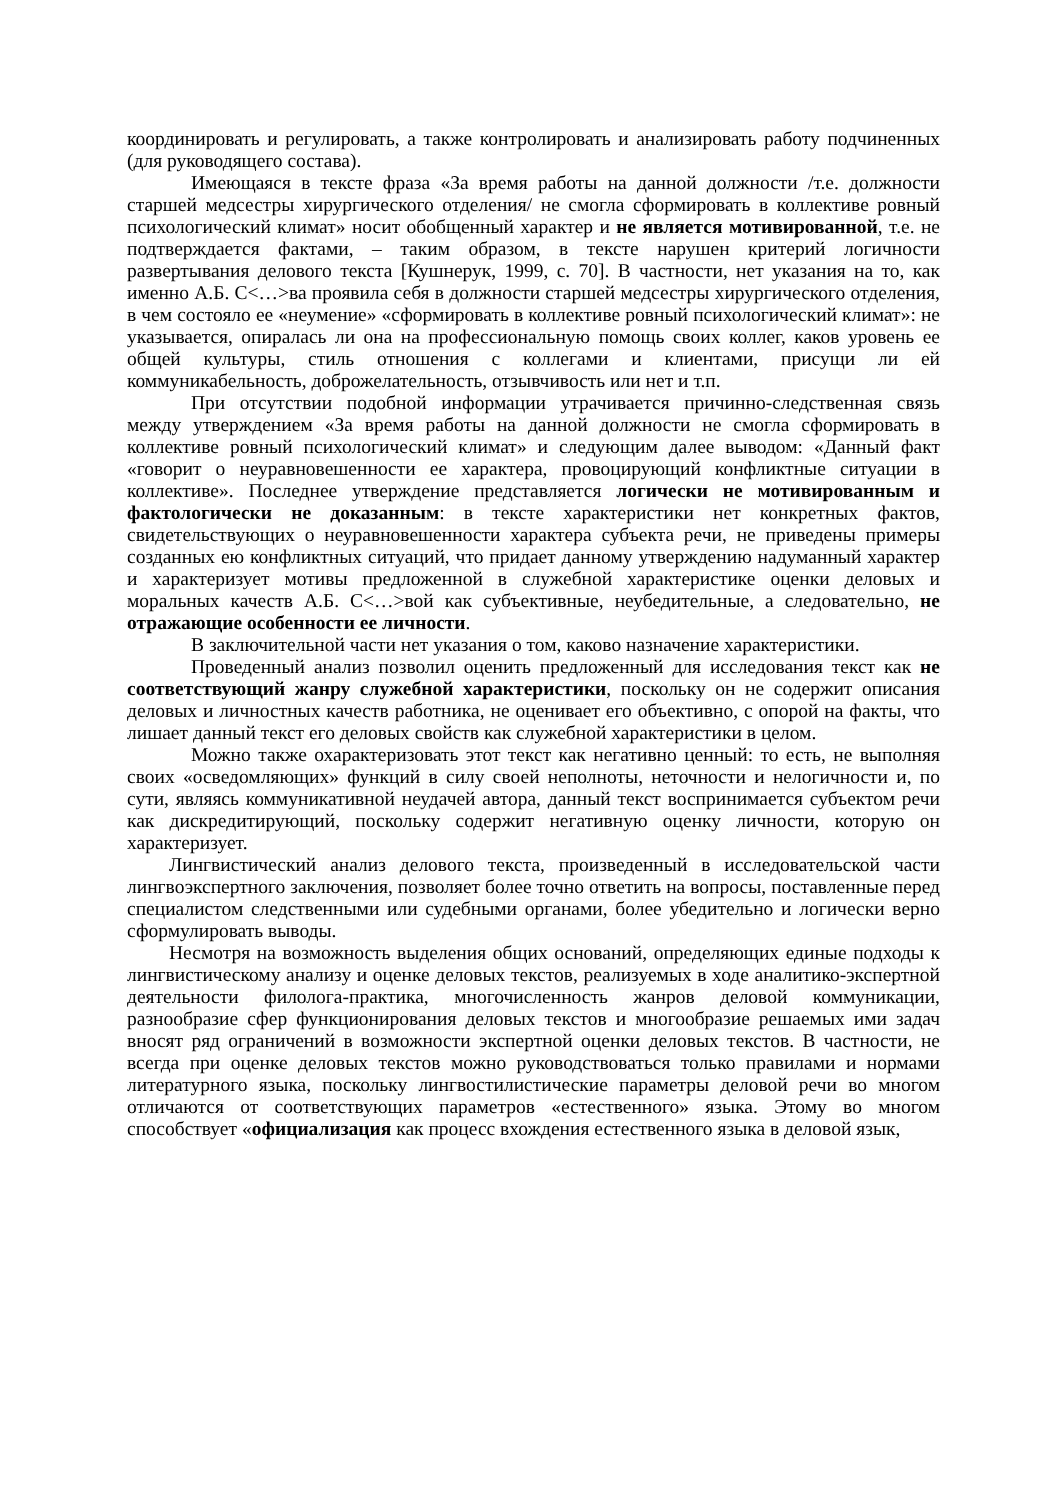координировать и регулировать, а также контролировать и анализировать работу подчиненных (для руководящего состава).
Имеющаяся в тексте фраза «За время работы на данной должности /т.е. должности старшей медсестры хирургического отделения/ не смогла сформировать в коллективе ровный психологический климат» носит обобщенный характер и не является мотивированной, т.е. не подтверждается фактами, – таким образом, в тексте нарушен критерий логичности развертывания делового текста [Кушнерук, 1999, с. 70]. В частности, нет указания на то, как именно А.Б. С<…>ва проявила себя в должности старшей медсестры хирургического отделения, в чем состояло ее «неумение» «сформировать в коллективе ровный психологический климат»: не указывается, опиралась ли она на профессиональную помощь своих коллег, каков уровень ее общей культуры, стиль отношения с коллегами и клиентами, присущи ли ей коммуникабельность, доброжелательность, отзывчивость или нет и т.п.
При отсутствии подобной информации утрачивается причинно-следственная связь между утверждением «За время работы на данной должности не смогла сформировать в коллективе ровный психологический климат» и следующим далее выводом: «Данный факт «говорит о неуравновешенности ее характера, провоцирующий конфликтные ситуации в коллективе». Последнее утверждение представляется логически не мотивированным и фактологически не доказанным: в тексте характеристики нет конкретных фактов, свидетельствующих о неуравновешенности характера субъекта речи, не приведены примеры созданных ею конфликтных ситуаций, что придает данному утверждению надуманный характер и характеризует мотивы предложенной в служебной характеристике оценки деловых и моральных качеств А.Б. С<…>вой как субъективные, неубедительные, а следовательно, не отражающие особенности ее личности.
В заключительной части нет указания о том, каково назначение характеристики.
Проведенный анализ позволил оценить предложенный для исследования текст как не соответствующий жанру служебной характеристики, поскольку он не содержит описания деловых и личностных качеств работника, не оценивает его объективно, с опорой на факты, что лишает данный текст его деловых свойств как служебной характеристики в целом.
Можно также охарактеризовать этот текст как негативно ценный: то есть, не выполняя своих «осведомляющих» функций в силу своей неполноты, неточности и нелогичности и, по сути, являясь коммуникативной неудачей автора, данный текст воспринимается субъектом речи как дискредитирующий, поскольку содержит негативную оценку личности, которую он характеризует.
Лингвистический анализ делового текста, произведенный в исследовательской части лингвоэкспертного заключения, позволяет более точно ответить на вопросы, поставленные перед специалистом следственными или судебными органами, более убедительно и логически верно сформулировать выводы.
Несмотря на возможность выделения общих оснований, определяющих единые подходы к лингвистическому анализу и оценке деловых текстов, реализуемых в ходе аналитико-экспертной деятельности филолога-практика, многочисленность жанров деловой коммуникации, разнообразие сфер функционирования деловых текстов и многообразие решаемых ими задач вносят ряд ограничений в возможности экспертной оценки деловых текстов. В частности, не всегда при оценке деловых текстов можно руководствоваться только правилами и нормами литературного языка, поскольку лингвостилистические параметры деловой речи во многом отличаются от соответствующих параметров «естественного» языка. Этому во многом способствует «официализация как процесс вхождения естественного языка в деловой язык,